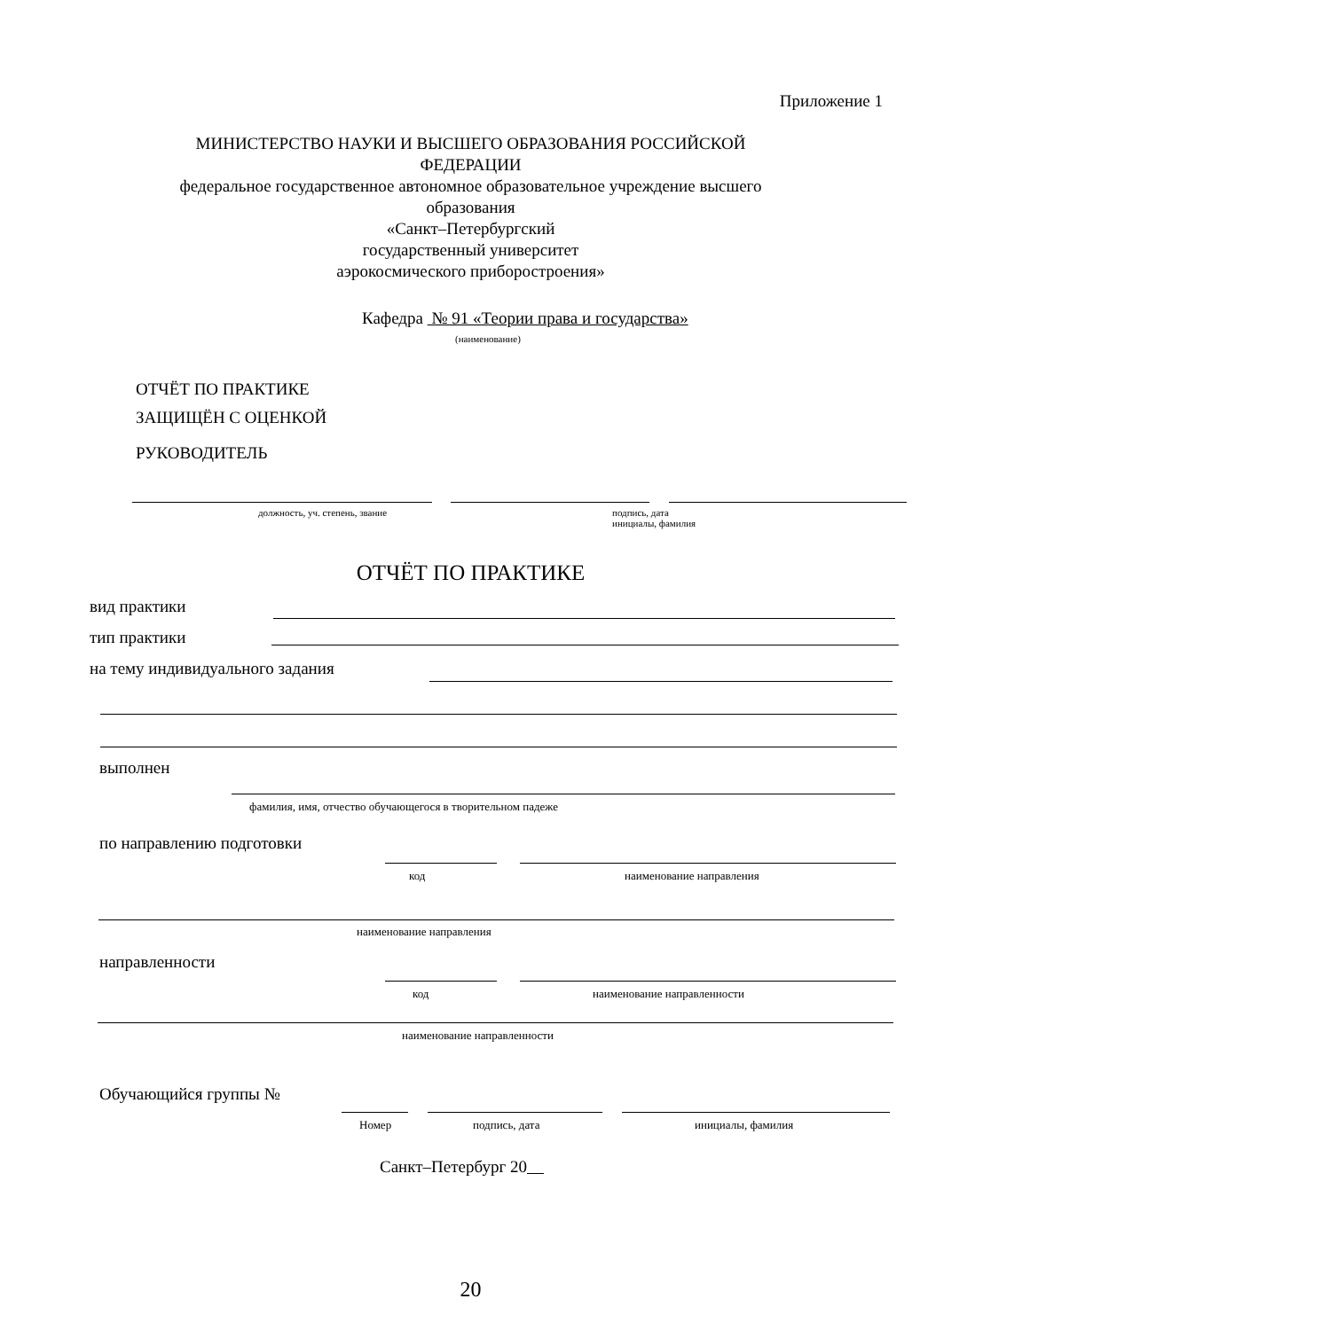Приложение 1
МИНИСТЕРСТВО НАУКИ И ВЫСШЕГО ОБРАЗОВАНИЯ РОССИЙСКОЙ
ФЕДЕРАЦИИ
федеральное государственное автономное образовательное учреждение высшего
образования
«Санкт–Петербургский
государственный университет
аэрокосмического приборостроения»
Кафедра № 91 «Теории права и государства»
(наименование)
ОТЧЁТ ПО ПРАКТИКЕ
ЗАЩИЩЁН С ОЦЕНКОЙ
РУКОВОДИТЕЛЬ
должность, уч. степень, звание
подпись, дата
инициалы, фамилия
ОТЧЁТ ПО ПРАКТИКЕ
вид практики
тип практики
на тему индивидуального задания
выполнен
фамилия, имя, отчество обучающегося в творительном падеже
по направлению подготовки
код наименование направления
наименование направления
направленности
код наименование направленности
наименование направленности
Обучающийся группы №
Номер
подпись, дата
инициалы, фамилия
Санкт–Петербург 20
20